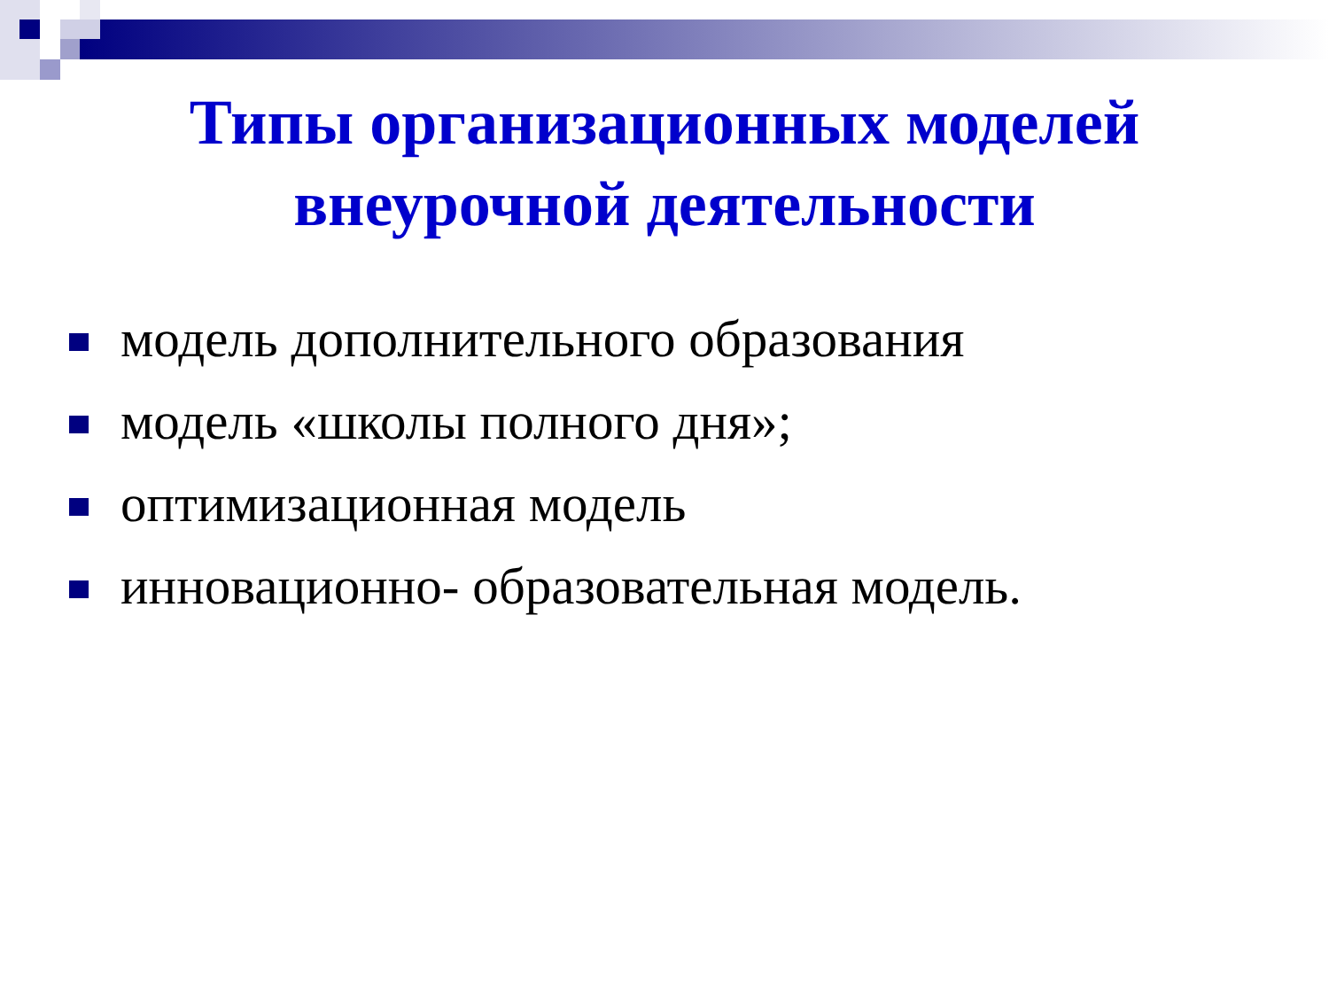Типы организационных моделей
внеурочной деятельности
модель дополнительного образования
модель «школы полного дня»;
оптимизационная модель
инновационно- образовательная модель.